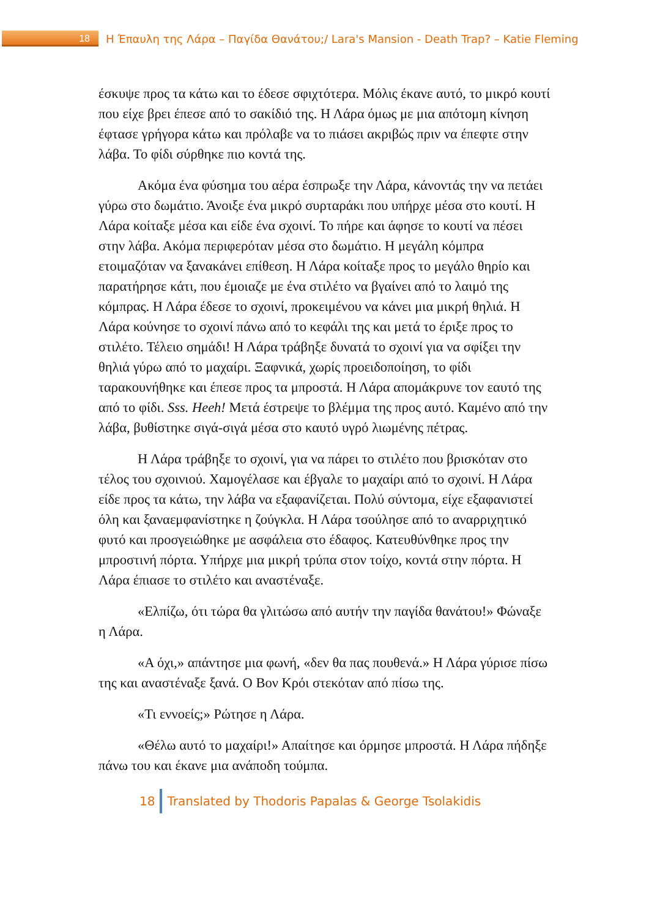18
Η Έπαυλη της Λάρα – Παγίδα Θανάτου;/ Lara's Mansion - Death Trap? – Katie Fleming
έσκυψε προς τα κάτω και το έδεσε σφιχτότερα. Μόλις έκανε αυτό, το μικρό κουτί που είχε βρει έπεσε από το σακίδιό της. Η Λάρα όμως με μια απότομη κίνηση έφτασε γρήγορα κάτω και πρόλαβε να το πιάσει ακριβώς πριν να έπεφτε στην λάβα. Το φίδι σύρθηκε πιο κοντά της.
Ακόμα ένα φύσημα του αέρα έσπρωξε την Λάρα, κάνοντάς την να πετάει γύρω στο δωμάτιο. Άνοιξε ένα μικρό συρταράκι που υπήρχε μέσα στο κουτί. Η Λάρα κοίταξε μέσα και είδε ένα σχοινί. Το πήρε και άφησε το κουτί να πέσει στην λάβα. Ακόμα περιφερόταν μέσα στο δωμάτιο. Η μεγάλη κόμπρα ετοιμαζόταν να ξανακάνει επίθεση. Η Λάρα κοίταξε προς το μεγάλο θηρίο και παρατήρησε κάτι, που έμοιαζε με ένα στιλέτο να βγαίνει από το λαιμό της κόμπρας. Η Λάρα έδεσε το σχοινί, προκειμένου να κάνει μια μικρή θηλιά. Η Λάρα κούνησε το σχοινί πάνω από το κεφάλι της και μετά το έριξε προς το στιλέτο. Τέλειο σημάδι! Η Λάρα τράβηξε δυνατά το σχοινί για να σφίξει την θηλιά γύρω από το μαχαίρι. Ξαφνικά, χωρίς προειδοποίηση, το φίδι ταρακουνήθηκε και έπεσε προς τα μπροστά. Η Λάρα απομάκρυνε τον εαυτό της από το φίδι. Sss. Heeh! Μετά έστρεψε το βλέμμα της προς αυτό. Καμένο από την λάβα, βυθίστηκε σιγά-σιγά μέσα στο καυτό υγρό λιωμένης πέτρας.
Η Λάρα τράβηξε το σχοινί, για να πάρει το στιλέτο που βρισκόταν στο τέλος του σχοινιού. Χαμογέλασε και έβγαλε το μαχαίρι από το σχοινί. Η Λάρα είδε προς τα κάτω, την λάβα να εξαφανίζεται. Πολύ σύντομα, είχε εξαφανιστεί όλη και ξαναεμφανίστηκε η ζούγκλα. Η Λάρα τσούλησε από το αναρριχητικό φυτό και προσγειώθηκε με ασφάλεια στο έδαφος. Κατευθύνθηκε προς την μπροστινή πόρτα. Υπήρχε μια μικρή τρύπα στον τοίχο, κοντά στην πόρτα. Η Λάρα έπιασε το στιλέτο και αναστέναξε.
«Ελπίζω, ότι τώρα θα γλιτώσω από αυτήν την παγίδα θανάτου!» Φώναξε η Λάρα.
«Α όχι,» απάντησε μια φωνή, «δεν θα πας πουθενά.» Η Λάρα γύρισε πίσω της και αναστέναξε ξανά. Ο Βον Κρόι στεκόταν από πίσω της.
«Τι εννοείς;» Ρώτησε η Λάρα.
«Θέλω αυτό το μαχαίρι!» Απαίτησε και όρμησε μπροστά. Η Λάρα πήδηξε πάνω του και έκανε μια ανάποδη τούμπα.
18
Translated by Thodoris Papalas & George Tsolakidis